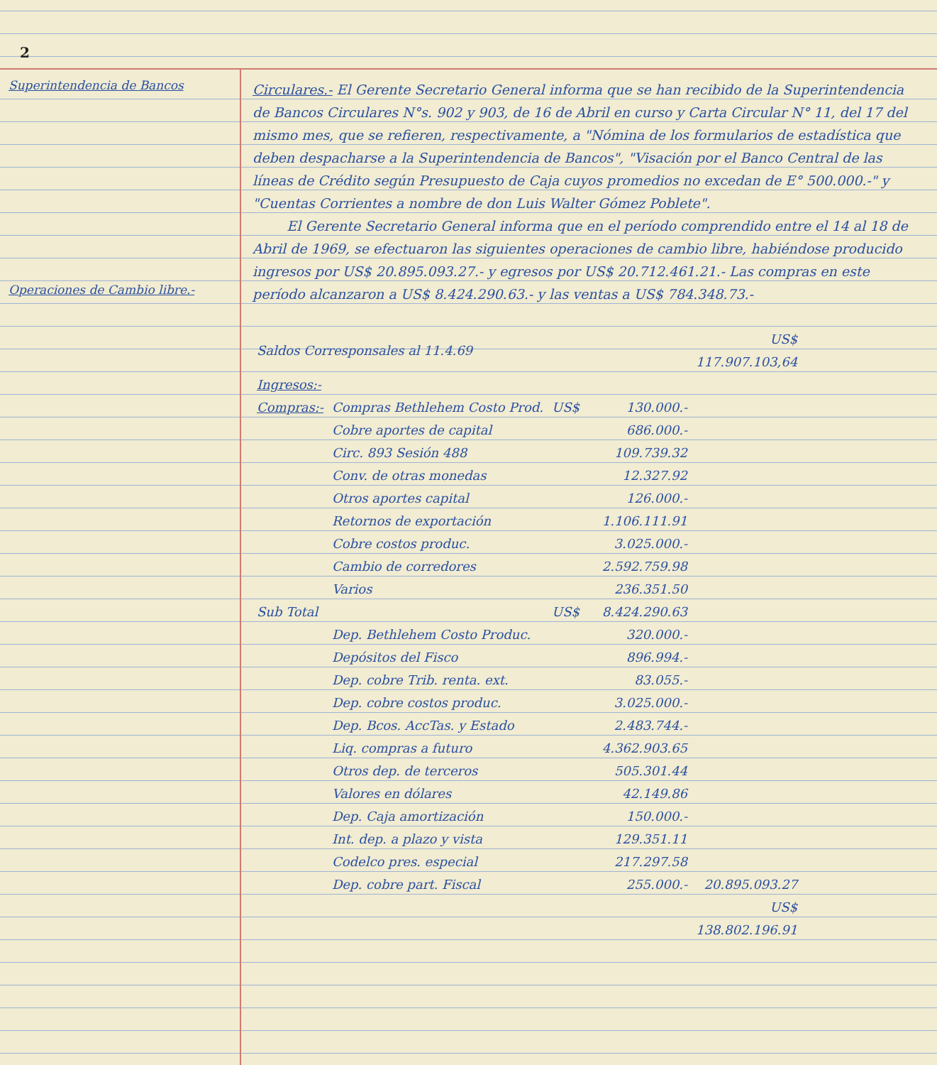2
Superintendencia de Bancos
Operaciones de Cambio libre.-
Circulares.- El Gerente Secretario General informa que se han recibido de la Superintendencia de Bancos Circulares N°s. 902 y 903, de 16 de Abril en curso y Carta Circular N° 11, del 17 del mismo mes, que se refieren, respectivamente, a "Nómina de los formularios de estadística que deben despacharse a la Superintendencia de Bancos", "Visación por el Banco Central de las líneas de Crédito según Presupuesto de Caja cuyos promedios no excedan de E° 500.000.-" y "Cuentas Corrientes a nombre de don Luis Walter Gómez Poblete".
El Gerente Secretario General informa que en el período comprendido entre el 14 al 18 de Abril de 1969, se efectuaron las siguientes operaciones de cambio libre, habiéndose producido ingresos por US$ 20.895.093.27.- y egresos por US$ 20.712.461.21.- Las compras en este período alcanzaron a US$ 8.424.290.63.- y las ventas a US$ 784.348.73.-
| Saldos Corresponsales al 11.4.69 | | | | US$ 117.907.103,64 |
| Ingresos:- | | | | |
| Compras:- | Compras Bethlehem Costo Prod. | US$ | 130.000.- | |
| | Cobre aportes de capital | | 686.000.- | |
| | Circ. 893 Sesión 488 | | 109.739.32 | |
| | Conv. de otras monedas | | 12.327.92 | |
| | Otros aportes capital | | 126.000.- | |
| | Retornos de exportación | | 1.106.111.91 | |
| | Cobre costos produc. | | 3.025.000.- | |
| | Cambio de corredores | | 2.592.759.98 | |
| | Varios | | 236.351.50 | |
| Sub Total | | US$ | 8.424.290.63 | |
| | Dep. Bethlehem Costo Produc. | | 320.000.- | |
| | Depósitos del Fisco | | 896.994.- | |
| | Dep. cobre Trib. renta. ext. | | 83.055.- | |
| | Dep. cobre costos produc. | | 3.025.000.- | |
| | Dep. Bcos. AccTas. y Estado | | 2.483.744.- | |
| | Liq. compras a futuro | | 4.362.903.65 | |
| | Otros dep. de terceros | | 505.301.44 | |
| | Valores en dólares | | 42.149.86 | |
| | Dep. Caja amortización | | 150.000.- | |
| | Int. dep. a plazo y vista | | 129.351.11 | |
| | Codelco pres. especial | | 217.297.58 | |
| | Dep. cobre part. Fiscal | | 255.000.- | 20.895.093.27 |
| | | | | US$ 138.802.196.91 |